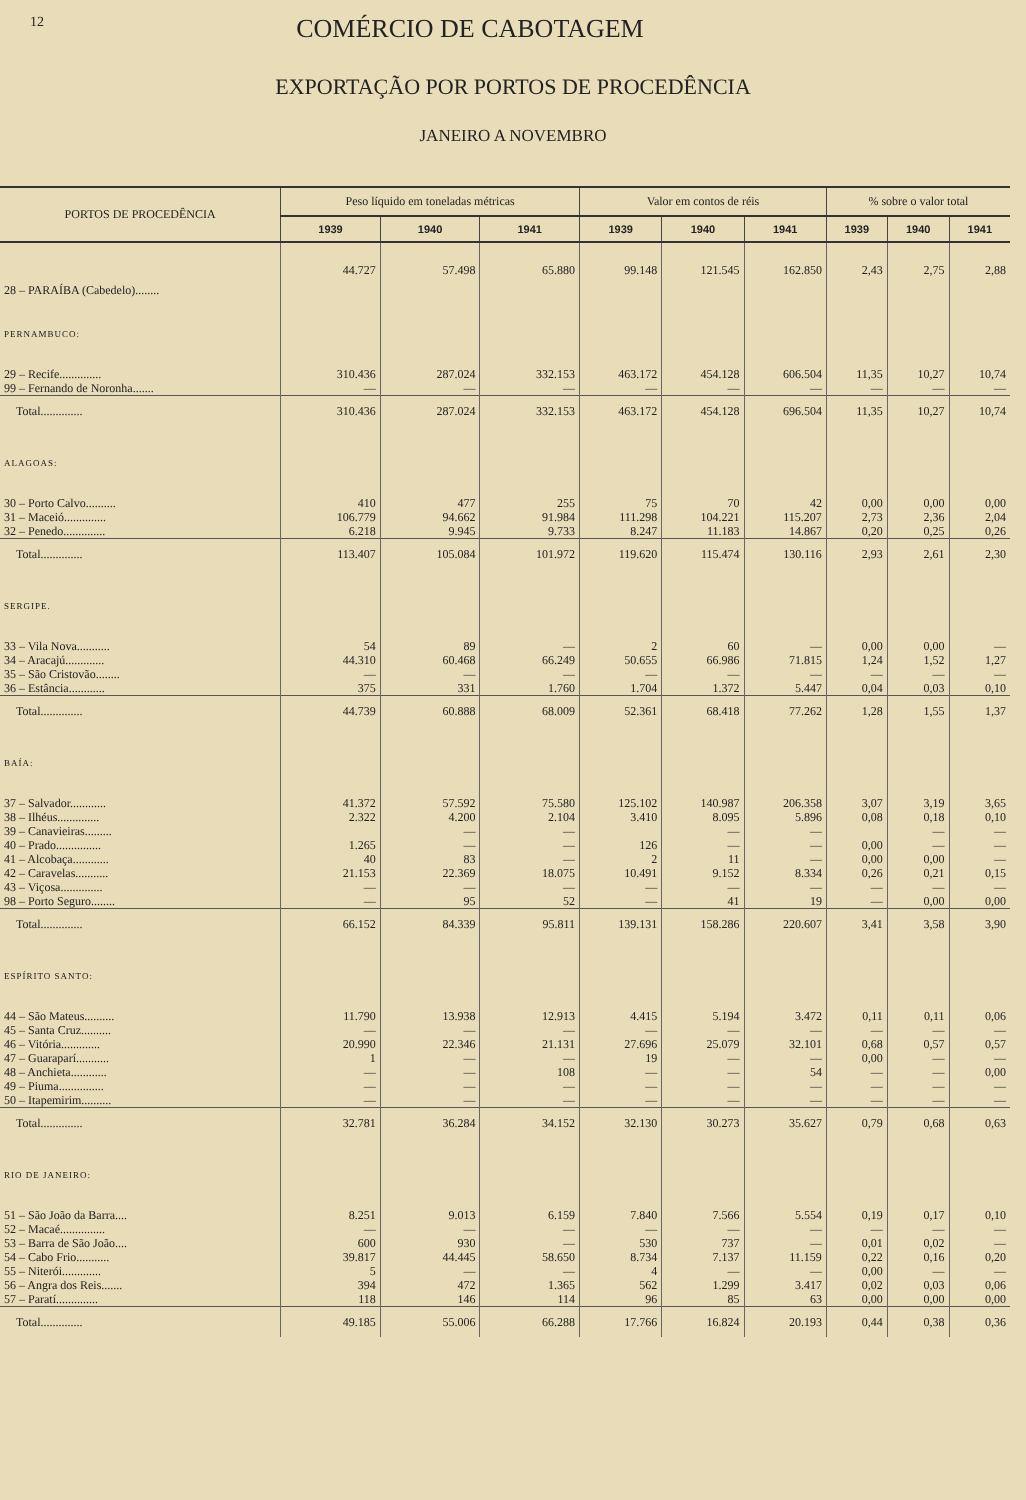12
COMÉRCIO DE CABOTAGEM
EXPORTAÇÃO POR PORTOS DE PROCEDÊNCIA
JANEIRO A NOVEMBRO
| PORTOS DE PROCEDÊNCIA | Peso líquido em toneladas métricas | | | Valor em contos de réis | | | % sobre o valor total | | |
| --- | --- | --- | --- | --- | --- | --- | --- | --- | --- |
| | 1939 | 1940 | 1941 | 1939 | 1940 | 1941 | 1939 | 1940 | 1941 |
| 28 – PARAÍBA (Cabedelo)........ | 44.727 | 57.498 | 65.880 | 99.148 | 121.545 | 162.850 | 2,43 | 2,75 | 2,88 |
| PERNAMBUCO: | | | | | | | | | |
| 29 – Recife.............. | 310.436 | 287.024 | 332.153 | 463.172 | 454.128 | 606.504 | 11,35 | 10,27 | 10,74 |
| 99 – Fernando de Noronha....... | — | — | — | — | — | — | — | — | — |
| Total.............. | 310.436 | 287.024 | 332.153 | 463.172 | 454.128 | 696.504 | 11,35 | 10,27 | 10,74 |
| ALAGOAS: | | | | | | | | | |
| 30 – Porto Calvo.......... | 410 | 477 | 255 | 75 | 70 | 42 | 0,00 | 0,00 | 0,00 |
| 31 – Maceió.............. | 106.779 | 94.662 | 91.984 | 111.298 | 104.221 | 115.207 | 2,73 | 2,36 | 2,04 |
| 32 – Penedo.............. | 6.218 | 9.945 | 9.733 | 8.247 | 11.183 | 14.867 | 0,20 | 0,25 | 0,26 |
| Total.............. | 113.407 | 105.084 | 101.972 | 119.620 | 115.474 | 130.116 | 2,93 | 2,61 | 2,30 |
| SERGIPE. | | | | | | | | | |
| 33 – Vila Nova........... | 54 | 89 | — | 2 | 60 | — | 0,00 | 0,00 | — |
| 34 – Aracajú............. | 44.310 | 60.468 | 66.249 | 50.655 | 66.986 | 71.815 | 1,24 | 1,52 | 1,27 |
| 35 – São Cristovão........ | — | — | — | — | — | — | — | — | — |
| 36 – Estância............ | 375 | 331 | 1.760 | 1.704 | 1.372 | 5.447 | 0,04 | 0,03 | 0,10 |
| Total.............. | 44.739 | 60.888 | 68.009 | 52.361 | 68.418 | 77.262 | 1,28 | 1,55 | 1,37 |
| BAÍA: | | | | | | | | | |
| 37 – Salvador............ | 41.372 | 57.592 | 75.580 | 125.102 | 140.987 | 206.358 | 3,07 | 3,19 | 3,65 |
| 38 – Ilhéus.............. | 2.322 | 4.200 | 2.104 | 3.410 | 8.095 | 5.896 | 0,08 | 0,18 | 0,10 |
| 39 – Canavieiras......... | | — | — | | — | — | | — | — |
| 40 – Prado............... | 1.265 | — | — | 126 | — | — | 0,00 | — | — |
| 41 – Alcobaça............ | 40 | 83 | — | 2 | 11 | — | 0,00 | 0,00 | — |
| 42 – Caravelas........... | 21.153 | 22.369 | 18.075 | 10.491 | 9.152 | 8.334 | 0,26 | 0,21 | 0,15 |
| 43 – Viçosa.............. | — | — | — | — | — | — | — | — | — |
| 98 – Porto Seguro........ | — | 95 | 52 | — | 41 | 19 | — | 0,00 | 0,00 |
| Total.............. | 66.152 | 84.339 | 95.811 | 139.131 | 158.286 | 220.607 | 3,41 | 3,58 | 3,90 |
| ESPÍRITO SANTO: | | | | | | | | | |
| 44 – São Mateus.......... | 11.790 | 13.938 | 12.913 | 4.415 | 5.194 | 3.472 | 0,11 | 0,11 | 0,06 |
| 45 – Santa Cruz.......... | — | — | — | — | — | — | — | — | — |
| 46 – Vitória............. | 20.990 | 22.346 | 21.131 | 27.696 | 25.079 | 32.101 | 0,68 | 0,57 | 0,57 |
| 47 – Guaraparí........... | 1 | — | — | 19 | — | — | 0,00 | — | — |
| 48 – Anchieta............ | — | — | 108 | — | — | 54 | — | — | 0,00 |
| 49 – Piuma............... | — | — | — | — | — | — | — | — | — |
| 50 – Itapemirim.......... | — | — | — | — | — | — | — | — | — |
| Total.............. | 32.781 | 36.284 | 34.152 | 32.130 | 30.273 | 35.627 | 0,79 | 0,68 | 0,63 |
| RIO DE JANEIRO: | | | | | | | | | |
| 51 – São João da Barra.... | 8.251 | 9.013 | 6.159 | 7.840 | 7.566 | 5.554 | 0,19 | 0,17 | 0,10 |
| 52 – Macaé............... | — | — | — | — | — | — | — | — | — |
| 53 – Barra de São João.... | 600 | 930 | — | 530 | 737 | — | 0,01 | 0,02 | — |
| 54 – Cabo Frio........... | 39.817 | 44.445 | 58.650 | 8.734 | 7.137 | 11.159 | 0,22 | 0,16 | 0,20 |
| 55 – Niterói............. | 5 | — | — | 4 | — | — | 0,00 | — | — |
| 56 – Angra dos Reis....... | 394 | 472 | 1.365 | 562 | 1.299 | 3.417 | 0,02 | 0,03 | 0,06 |
| 57 – Paratí.............. | 118 | 146 | 114 | 96 | 85 | 63 | 0,00 | 0,00 | 0,00 |
| Total.............. | 49.185 | 55.006 | 66.288 | 17.766 | 16.824 | 20.193 | 0,44 | 0,38 | 0,36 |